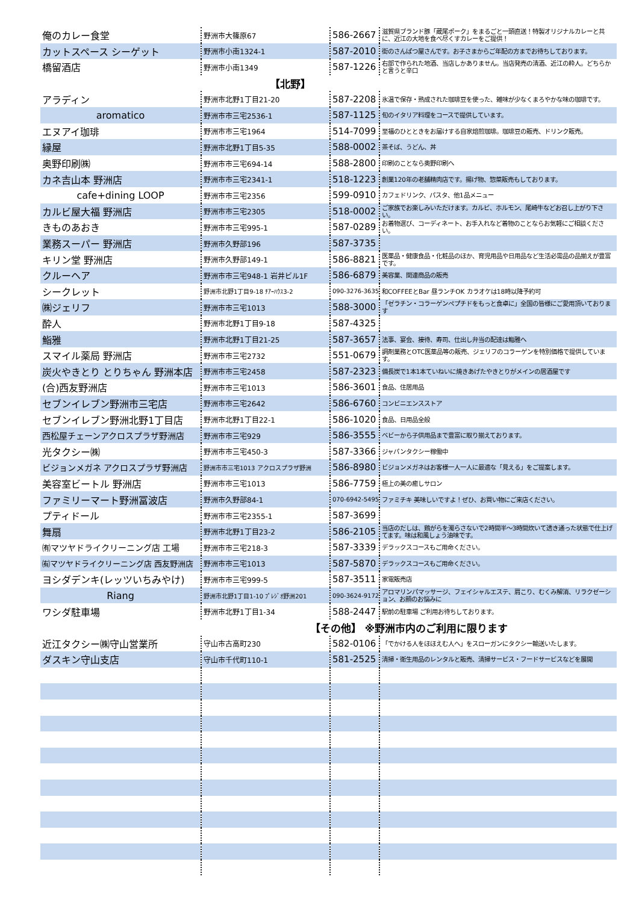| 俺のカレー食堂 | 野洲市大篠原67 | 586-2667 | 滋賀県ブランド豚「蔵尾ポーク」をまるごと一頭直送！特製オリジナルカレーと共に、近江の大地を食べ尽くすカレーをご提供！ |
| カットスペース シーゲット | 野洲市小南1324-1 | 587-2010 | 街のさんぱつ屋さんです。お子さまからご年配の方までお待ちしております。 |
| 橋留酒店 | 野洲市小南1349 | 587-1226 | 右部で作られた地酒、当店しかありません。当店発売の清酒、近江の粋人。どちらかと言うと辛口 |
| | 【北野】 | | |
| アラディン | 野洲市北野1丁目21-20 | 587-2208 | 氷温で保存・熟成された珈琲豆を使った、雑味が少なくまろやかな味の珈琲です。 |
| aromatico | 野洲市市三宅2536-1 | 587-1125 | 旬のイタリア料理をコースで提供しています。 |
| エヌアイ珈琲 | 野洲市市三宅1964 | 514-7099 | 至福のひとときをお届けする自家焙煎珈琲。珈琲豆の販売、ドリンク販売。 |
| 縁屋 | 野洲市北野1丁目5-35 | 588-0002 | 茶そば、うどん、丼 |
| 奥野印刷㈱ | 野洲市市三宅694-14 | 588-2800 | 印刷のことなら奥野印刷へ |
| カネ吉山本 野洲店 | 野洲市市三宅2341-1 | 518-1223 | 創業120年の老舗精肉店です。揚げ物、惣菜販売もしております。 |
| cafe+dining LOOP | 野洲市市三宅2356 | 599-0910 | カフェドリンク、パスタ、他1品メニュー |
| カルビ屋大福 野洲店 | 野洲市市三宅2305 | 518-0002 | ご家族でお楽しみいただけます。カルビ、ホルモン、尾崎牛などお召し上がり下さい。 |
| きものあおき | 野洲市市三宅995-1 | 587-0289 | お着物選び、コーディネート、お手入れなど着物のことならお気軽にご相談ください。 |
| 業務スーパー 野洲店 | 野洲市久野部196 | 587-3735 | |
| キリン堂 野洲店 | 野洲市久野部149-1 | 586-8821 | 医薬品・健康食品・化粧品のほか、育児用品や日用品など生活必需品の品揃えが豊富です。 |
| クルーヘア | 野洲市市三宅948-1 岩井ビル1F | 586-6879 | 美容業、関連商品の販売 |
| シークレット | 野洲市北野1丁目9-18 ﾁｱｰﾊｳｽ3-2 | 090-3276-3635 | 和COFFEEとBar 昼ランチOK カラオケは18時以降予約可 |
| ㈱ジェリフ | 野洲市市三宅1013 | 588-3000 | 「ゼラチン・コラーゲンペプチドをもっと食卓に」全国の皆様にご愛用頂いております |
| 酔人 | 野洲市北野1丁目9-18 | 587-4325 | |
| 鮨雅 | 野洲市北野1丁目21-25 | 587-3657 | 法事、宴会、接待、寿司、仕出し弁当の配達は鮨雅へ |
| スマイル薬局 野洲店 | 野洲市市三宅2732 | 551-0679 | 調剤業務とOTC医薬品等の販売、ジェリフのコラーゲンを特別価格で提供しています。 |
| 炭火やきとり とりちゃん 野洲本店 | 野洲市市三宅2458 | 587-2323 | 備長炭で1本1本ていねいに焼きあげたやきとりがメインの居酒屋です |
| (合)西友野洲店 | 野洲市市三宅1013 | 586-3601 | 食品、住居用品 |
| セブンイレブン野洲市三宅店 | 野洲市市三宅2642 | 586-6760 | コンビニエンスストア |
| セブンイレブン野洲北野1丁目店 | 野洲市北野1丁目22-1 | 586-1020 | 食品、日用品全般 |
| 西松屋チェーンアクロスプラザ野洲店 | 野洲市市三宅929 | 586-3555 | ベビーから子供用品まで豊富に取り揃えております。 |
| 光タクシー㈱ | 野洲市市三宅450-3 | 587-3366 | ジャパンタクシー稼働中 |
| ビジョンメガネ アクロスプラザ野洲店 | 野洲市市三宅1013 アクロスプラザ野洲 | 586-8980 | ビジョンメガネはお客様一人一人に最適な「見える」をご提案します。 |
| 美容室ビートル 野洲店 | 野洲市市三宅1013 | 586-7759 | 極上の美の癒しサロン |
| ファミリーマート野洲冨波店 | 野洲市久野部84-1 | 070-6942-5495 | ファミチキ 美味しいですよ！ぜひ、お買い物にご来店ください。 |
| プティドール | 野洲市市三宅2355-1 | 587-3699 | |
| 舞扇 | 野洲市北野1丁目23-2 | 586-2105 | 当店のだしは、鶏がらを濁らさないで2時間半～3時間炊いて透き通った状態で仕上げてます。味は和風しょう油味です。 |
| ㈲マツヤドライクリーニング店 工場 | 野洲市市三宅218-3 | 587-3339 | デラックスコースもご用命ください。 |
| ㈲マツヤドライクリーニング店 西友野洲店 | 野洲市市三宅1013 | 587-5870 | デラックスコースもご用命ください。 |
| ヨシダデンキ(レッツいちみやけ) | 野洲市市三宅999-5 | 587-3511 | 家電販売店 |
| Riang | 野洲市北野1丁目1-10 ﾌﾟﾚｼﾞｵ野洲201 | 090-3624-9172 | アロマリンパマッサージ、フェイシャルエステ、肩こり、むくみ解消、リラクゼーション、お顔のお悩みに |
| ワシダ駐車場 | 野洲市北野1丁目1-34 | 588-2447 | 駅前の駐車場 ご利用お待ちしております。 |
| | 【その他】 ※野洲市内のご利用に限ります | | |
| 近江タクシー㈱守山営業所 | 守山市古高町230 | 582-0106 | 「でかける人をほほえむ人へ」をスローガンにタクシー輸送いたします。 |
| ダスキン守山支店 | 守山市千代町110-1 | 581-2525 | 清掃・衛生用品のレンタルと販売、清掃サービス・フードサービスなどを展開 |